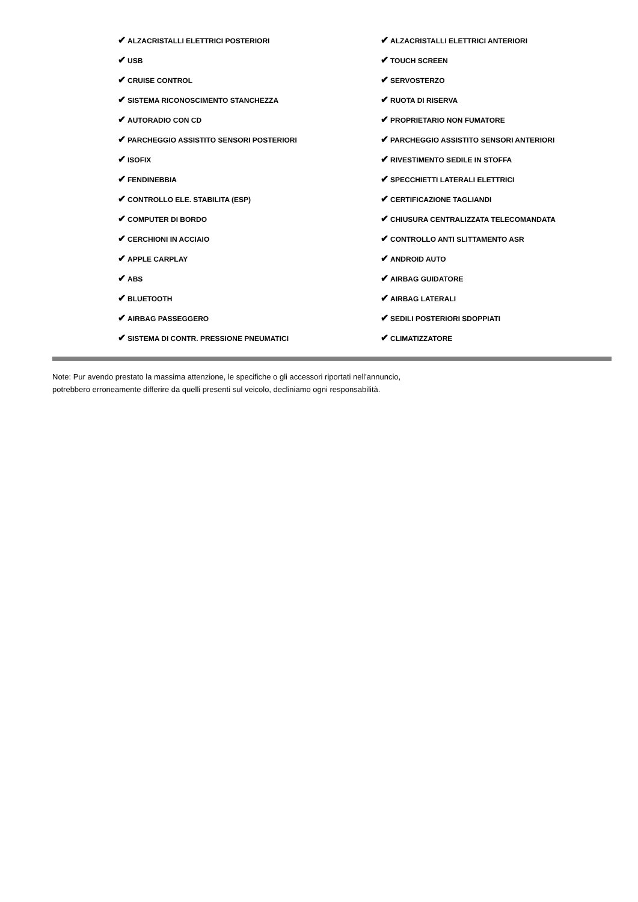✔ ALZACRISTALLI ELETTRICI POSTERIORI
✔ ALZACRISTALLI ELETTRICI ANTERIORI
✔ USB
✔ TOUCH SCREEN
✔ CRUISE CONTROL
✔ SERVOSTERZO
✔ SISTEMA RICONOSCIMENTO STANCHEZZA
✔ RUOTA DI RISERVA
✔ AUTORADIO CON CD
✔ PROPRIETARIO NON FUMATORE
✔ PARCHEGGIO ASSISTITO SENSORI POSTERIORI
✔ PARCHEGGIO ASSISTITO SENSORI ANTERIORI
✔ ISOFIX
✔ RIVESTIMENTO SEDILE IN STOFFA
✔ FENDINEBBIA
✔ SPECCHIETTI LATERALI ELETTRICI
✔ CONTROLLO ELE. STABILITA (ESP)
✔ CERTIFICAZIONE TAGLIANDI
✔ COMPUTER DI BORDO
✔ CHIUSURA CENTRALIZZATA TELECOMANDATA
✔ CERCHIONI IN ACCIAIO
✔ CONTROLLO ANTI SLITTAMENTO ASR
✔ APPLE CARPLAY
✔ ANDROID AUTO
✔ ABS
✔ AIRBAG GUIDATORE
✔ BLUETOOTH
✔ AIRBAG LATERALI
✔ AIRBAG PASSEGGERO
✔ SEDILI POSTERIORI SDOPPIATI
✔ SISTEMA DI CONTR. PRESSIONE PNEUMATICI
✔ CLIMATIZZATORE
Note: Pur avendo prestato la massima attenzione, le specifiche o gli accessori riportati nell'annuncio,
potrebbero erroneamente differire da quelli presenti sul veicolo, decliniamo ogni responsabilità.